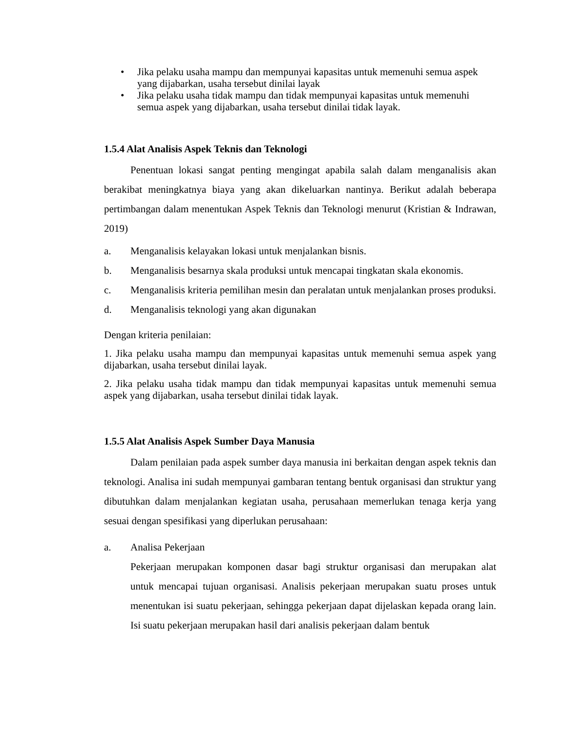• Jika pelaku usaha mampu dan mempunyai kapasitas untuk memenuhi semua aspek yang dijabarkan, usaha tersebut dinilai layak
• Jika pelaku usaha tidak mampu dan tidak mempunyai kapasitas untuk memenuhi semua aspek yang dijabarkan, usaha tersebut dinilai tidak layak.
1.5.4 Alat Analisis Aspek Teknis dan Teknologi
Penentuan lokasi sangat penting mengingat apabila salah dalam menganalisis akan berakibat meningkatnya biaya yang akan dikeluarkan nantinya. Berikut adalah beberapa pertimbangan dalam menentukan Aspek Teknis dan Teknologi menurut (Kristian & Indrawan, 2019)
a. Menganalisis kelayakan lokasi untuk menjalankan bisnis.
b. Menganalisis besarnya skala produksi untuk mencapai tingkatan skala ekonomis.
c. Menganalisis kriteria pemilihan mesin dan peralatan untuk menjalankan proses produksi.
d. Menganalisis teknologi yang akan digunakan
Dengan kriteria penilaian:
1. Jika pelaku usaha mampu dan mempunyai kapasitas untuk memenuhi semua aspek yang dijabarkan, usaha tersebut dinilai layak.
2. Jika pelaku usaha tidak mampu dan tidak mempunyai kapasitas untuk memenuhi semua aspek yang dijabarkan, usaha tersebut dinilai tidak layak.
1.5.5 Alat Analisis Aspek Sumber Daya Manusia
Dalam penilaian pada aspek sumber daya manusia ini berkaitan dengan aspek teknis dan teknologi. Analisa ini sudah mempunyai gambaran tentang bentuk organisasi dan struktur yang dibutuhkan dalam menjalankan kegiatan usaha, perusahaan memerlukan tenaga kerja yang sesuai dengan spesifikasi yang diperlukan perusahaan:
a. Analisa Pekerjaan
Pekerjaan merupakan komponen dasar bagi struktur organisasi dan merupakan alat untuk mencapai tujuan organisasi. Analisis pekerjaan merupakan suatu proses untuk menentukan isi suatu pekerjaan, sehingga pekerjaan dapat dijelaskan kepada orang lain. Isi suatu pekerjaan merupakan hasil dari analisis pekerjaan dalam bentuk